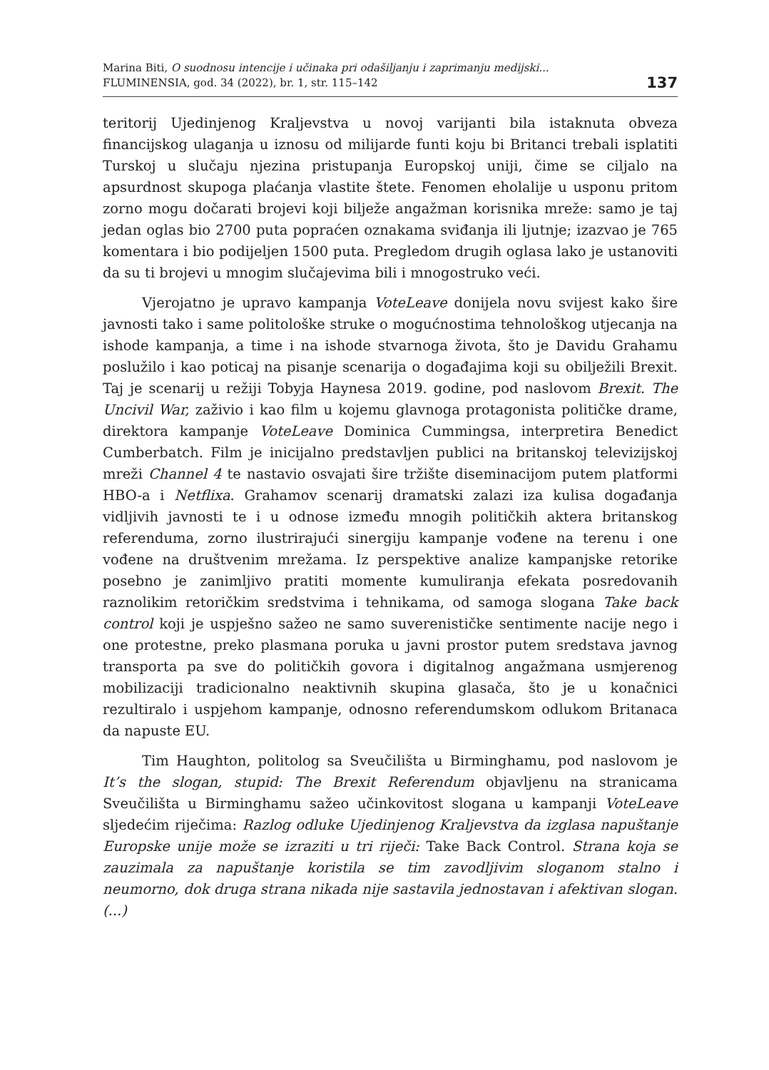Marina Biti, O suodnosu intencije i učinaka pri odašiljanju i zaprimanju medijski...
FLUMINENSIA, god. 34 (2022), br. 1, str. 115–142
137
teritorij Ujedinjenog Kraljevstva u novoj varijanti bila istaknuta obveza financijskog ulaganja u iznosu od milijarde funti koju bi Britanci trebali isplatiti Turskoj u slučaju njezina pristupanja Europskoj uniji, čime se ciljalo na apsurdnost skupoga plaćanja vlastite štete. Fenomen eholalije u usponu pritom zorno mogu dočarati brojevi koji bilježe angažman korisnika mreže: samo je taj jedan oglas bio 2700 puta popraćen oznakama sviđanja ili ljutnje; izazvao je 765 komentara i bio podijeljen 1500 puta. Pregledom drugih oglasa lako je ustanoviti da su ti brojevi u mnogim slučajevima bili i mnogostruko veći.
Vjerojatno je upravo kampanja VoteLeave donijela novu svijest kako šire javnosti tako i same politološke struke o mogućnostima tehnološkog utjecanja na ishode kampanja, a time i na ishode stvarnoga života, što je Davidu Grahamu poslužilo i kao poticaj na pisanje scenarija o događajima koji su obilježili Brexit. Taj je scenarij u režiji Tobyja Haynesa 2019. godine, pod naslovom Brexit. The Uncivil War, zaživio i kao film u kojemu glavnoga protagonista političke drame, direktora kampanje VoteLeave Dominica Cummingsa, interpretira Benedict Cumberbatch. Film je inicijalno predstavljen publici na britanskoj televizijskoj mreži Channel 4 te nastavio osvajati šire tržište diseminacijom putem platformi HBO-a i Netflixa. Grahamov scenarij dramatski zalazi iza kulisa događanja vidljivih javnosti te i u odnose između mnogih političkih aktera britanskog referenduma, zorno ilustrirajući sinergiju kampanje vođene na terenu i one vođene na društvenim mrežama. Iz perspektive analize kampanjske retorike posebno je zanimljivo pratiti momente kumuliranja efekata posredovanih raznolikim retoričkim sredstvima i tehnikama, od samoga slogana Take back control koji je uspješno sažeo ne samo suverenističke sentimente nacije nego i one protestne, preko plasmana poruka u javni prostor putem sredstava javnog transporta pa sve do političkih govora i digitalnog angažmana usmjerenog mobilizaciji tradicionalno neaktivnih skupina glasača, što je u konačnici rezultiralo i uspjehom kampanje, odnosno referendumskom odlukom Britanaca da napuste EU.
Tim Haughton, politolog sa Sveučilišta u Birminghamu, pod naslovom je It’s the slogan, stupid: The Brexit Referendum objavljenu na stranicama Sveučilišta u Birminghamu sažeo učinkovitost slogana u kampanji VoteLeave sljedećim riječima: Razlog odluke Ujedinjenog Kraljevstva da izglasa napuštanje Europske unije može se izraziti u tri riječi: Take Back Control. Strana koja se zauzimala za napuštanje koristila se tim zavodljivim sloganom stalno i neumorno, dok druga strana nikada nije sastavila jednostavan i afektivan slogan. (...)